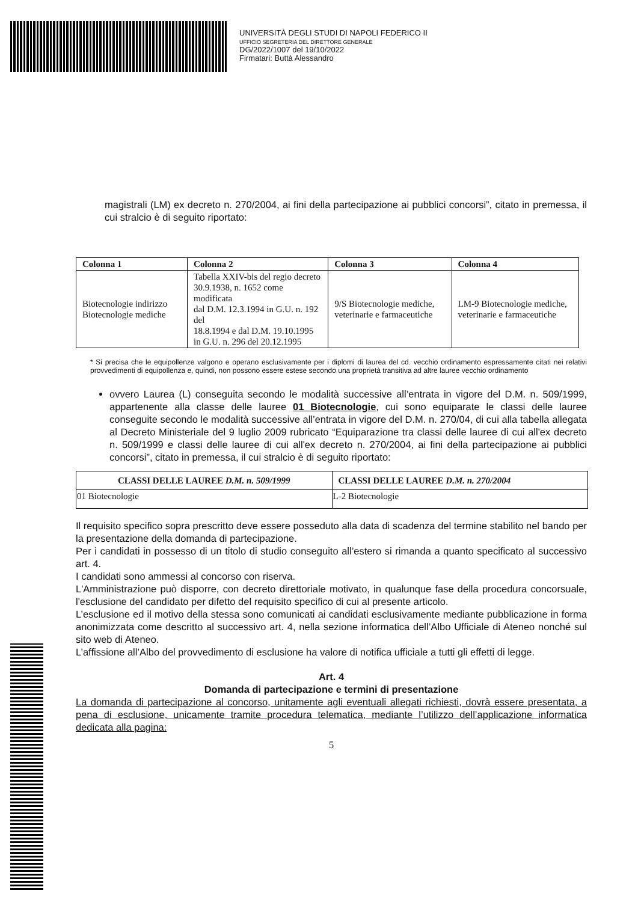UNIVERSITÀ DEGLI STUDI DI NAPOLI FEDERICO II
UFFICIO SEGRETERIA DEL DIRETTORE GENERALE
DG/2022/1007 del 19/10/2022
Firmatari: Buttà Alessandro
magistrali (LM) ex decreto n. 270/2004, ai fini della partecipazione ai pubblici concorsi”, citato in premessa, il cui stralcio è di seguito riportato:
| Colonna 1 | Colonna 2 | Colonna 3 | Colonna 4 |
| --- | --- | --- | --- |
| Biotecnologie indirizzo Biotecnologie mediche | Tabella XXIV-bis del regio decreto 30.9.1938, n. 1652 come modificata dal D.M. 12.3.1994 in G.U. n. 192 del 18.8.1994 e dal D.M. 19.10.1995 in G.U. n. 296 del 20.12.1995 | 9/S Biotecnologie mediche, veterinarie e farmaceutiche | LM-9 Biotecnologie mediche, veterinarie e farmaceutiche |
* Si precisa che le equipollenze valgono e operano esclusivamente per i diplomi di laurea del cd. vecchio ordinamento espressamente citati nei relativi provvedimenti di equipollenza e, quindi, non possono essere estese secondo una proprietà transitiva ad altre lauree vecchio ordinamento
ovvero Laurea (L) conseguita secondo le modalità successive all’entrata in vigore del D.M. n. 509/1999, appartenente alla classe delle lauree 01 Biotecnologie, cui sono equiparate le classi delle lauree conseguite secondo le modalità successive all’entrata in vigore del D.M. n. 270/04, di cui alla tabella allegata al Decreto Ministeriale del 9 luglio 2009 rubricato “Equiparazione tra classi delle lauree di cui all'ex decreto n. 509/1999 e classi delle lauree di cui all'ex decreto n. 270/2004, ai fini della partecipazione ai pubblici concorsi”, citato in premessa, il cui stralcio è di seguito riportato:
| CLASSI DELLE LAUREE D.M. n. 509/1999 | CLASSI DELLE LAUREE D.M. n. 270/2004 |
| --- | --- |
| 01 Biotecnologie | L-2 Biotecnologie |
Il requisito specifico sopra prescritto deve essere posseduto alla data di scadenza del termine stabilito nel bando per la presentazione della domanda di partecipazione.
Per i candidati in possesso di un titolo di studio conseguito all’estero si rimanda a quanto specificato al successivo art. 4.
I candidati sono ammessi al concorso con riserva.
L'Amministrazione può disporre, con decreto direttoriale motivato, in qualunque fase della procedura concorsuale, l'esclusione del candidato per difetto del requisito specifico di cui al presente articolo.
L’esclusione ed il motivo della stessa sono comunicati ai candidati esclusivamente mediante pubblicazione in forma anonimizzata come descritto al successivo art. 4, nella sezione informatica dell’Albo Ufficiale di Ateneo nonché sul sito web di Ateneo.
L’affissione all’Albo del provvedimento di esclusione ha valore di notifica ufficiale a tutti gli effetti di legge.
Art. 4
Domanda di partecipazione e termini di presentazione
La domanda di partecipazione al concorso, unitamente agli eventuali allegati richiesti, dovrà essere presentata, a pena di esclusione, unicamente tramite procedura telematica, mediante l’utilizzo dell’applicazione informatica dedicata alla pagina:
5